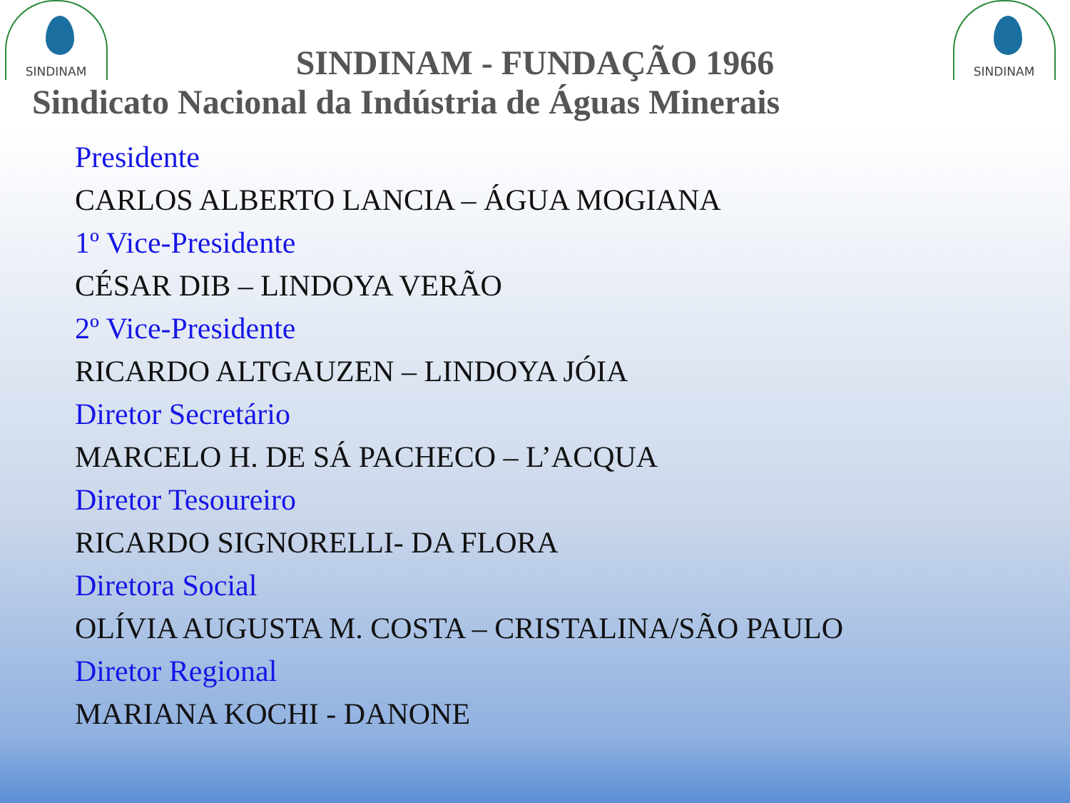SINDINAM SINDINAM
SINDINAM - FUNDAÇÃO 1966
Sindicato Nacional da Indústria de Águas Minerais
Presidente
CARLOS ALBERTO LANCIA – ÁGUA MOGIANA
1º Vice-Presidente
CÉSAR DIB – LINDOYA VERÃO
2º Vice-Presidente
RICARDO ALTGAUZEN – LINDOYA JÓIA
Diretor Secretário
MARCELO H. DE SÁ PACHECO – L’ACQUA
Diretor Tesoureiro
RICARDO SIGNORELLI- DA FLORA
Diretora Social
OLÍVIA AUGUSTA M. COSTA – CRISTALINA/SÃO PAULO
Diretor Regional
MARIANA KOCHI - DANONE